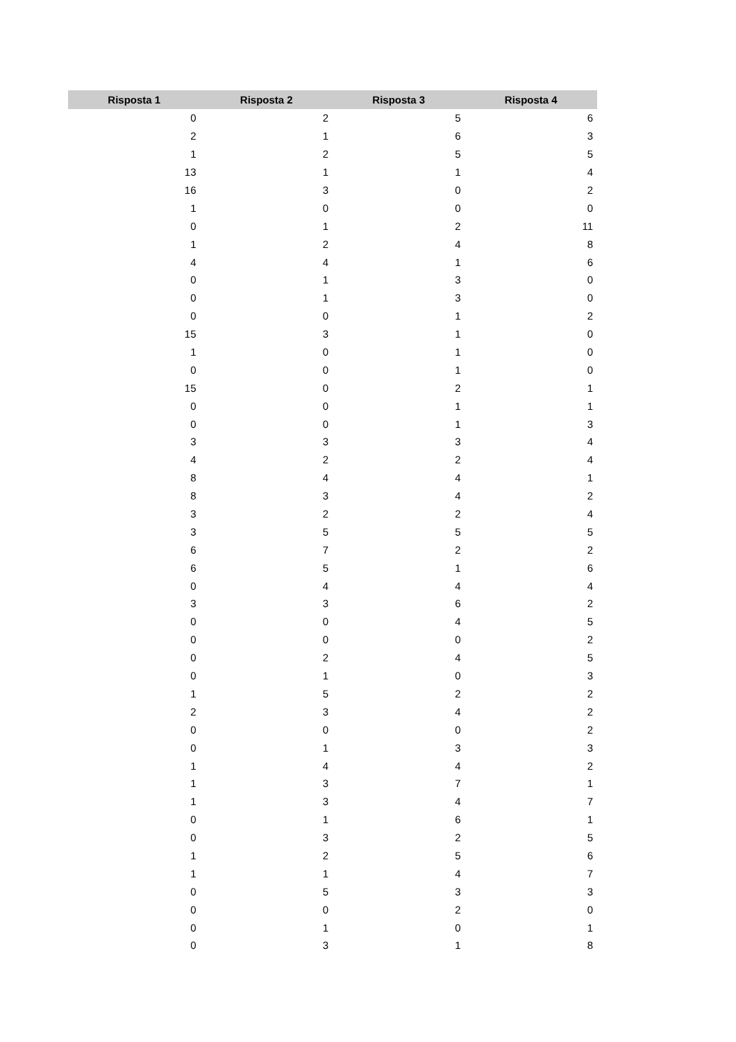| Risposta 1 | Risposta 2 | Risposta 3 | Risposta 4 |
| --- | --- | --- | --- |
| 0 | 2 | 5 | 6 |
| 2 | 1 | 6 | 3 |
| 1 | 2 | 5 | 5 |
| 13 | 1 | 1 | 4 |
| 16 | 3 | 0 | 2 |
| 1 | 0 | 0 | 0 |
| 0 | 1 | 2 | 11 |
| 1 | 2 | 4 | 8 |
| 4 | 4 | 1 | 6 |
| 0 | 1 | 3 | 0 |
| 0 | 1 | 3 | 0 |
| 0 | 0 | 1 | 2 |
| 15 | 3 | 1 | 0 |
| 1 | 0 | 1 | 0 |
| 0 | 0 | 1 | 0 |
| 15 | 0 | 2 | 1 |
| 0 | 0 | 1 | 1 |
| 0 | 0 | 1 | 3 |
| 3 | 3 | 3 | 4 |
| 4 | 2 | 2 | 4 |
| 8 | 4 | 4 | 1 |
| 8 | 3 | 4 | 2 |
| 3 | 2 | 2 | 4 |
| 3 | 5 | 5 | 5 |
| 6 | 7 | 2 | 2 |
| 6 | 5 | 1 | 6 |
| 0 | 4 | 4 | 4 |
| 3 | 3 | 6 | 2 |
| 0 | 0 | 4 | 5 |
| 0 | 0 | 0 | 2 |
| 0 | 2 | 4 | 5 |
| 0 | 1 | 0 | 3 |
| 1 | 5 | 2 | 2 |
| 2 | 3 | 4 | 2 |
| 0 | 0 | 0 | 2 |
| 0 | 1 | 3 | 3 |
| 1 | 4 | 4 | 2 |
| 1 | 3 | 7 | 1 |
| 1 | 3 | 4 | 7 |
| 0 | 1 | 6 | 1 |
| 0 | 3 | 2 | 5 |
| 1 | 2 | 5 | 6 |
| 1 | 1 | 4 | 7 |
| 0 | 5 | 3 | 3 |
| 0 | 0 | 2 | 0 |
| 0 | 1 | 0 | 1 |
| 0 | 3 | 1 | 8 |